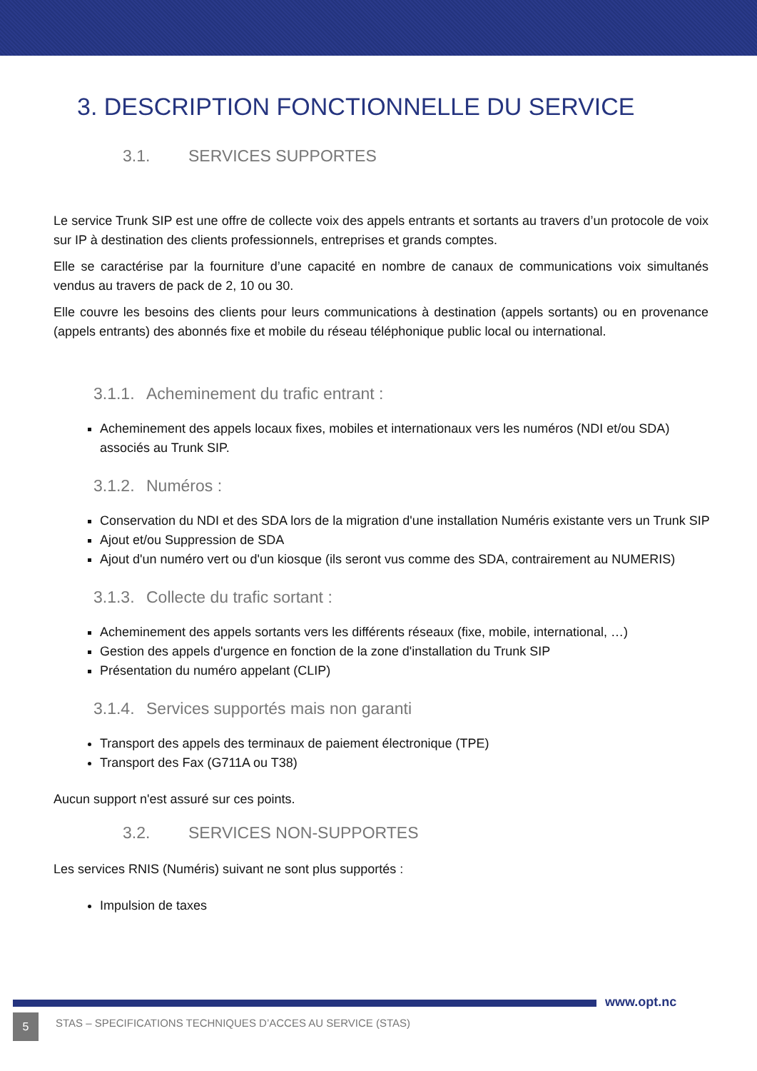3. DESCRIPTION FONCTIONNELLE DU SERVICE
3.1. SERVICES SUPPORTES
Le service Trunk SIP est une offre de collecte voix des appels entrants et sortants au travers d’un protocole de voix sur IP à destination des clients professionnels, entreprises et grands comptes.
Elle se caractérise par la fourniture d’une capacité en nombre de canaux de communications voix simultanés vendus au travers de pack de 2, 10 ou 30.
Elle couvre les besoins des clients pour leurs communications à destination (appels sortants) ou en provenance (appels entrants) des abonnés fixe et mobile du réseau téléphonique public local ou international.
3.1.1. Acheminement du trafic entrant :
Acheminement des appels locaux fixes, mobiles et internationaux vers les numéros (NDI et/ou SDA) associés au Trunk SIP.
3.1.2. Numéros :
Conservation du NDI et des SDA lors de la migration d'une installation Numéris existante vers un Trunk SIP
Ajout et/ou Suppression de SDA
Ajout d'un numéro vert ou d'un kiosque (ils seront vus comme des SDA, contrairement au NUMERIS)
3.1.3. Collecte du trafic sortant :
Acheminement des appels sortants vers les différents réseaux (fixe, mobile, international, …)
Gestion des appels d'urgence en fonction de la zone d'installation du Trunk SIP
Présentation du numéro appelant (CLIP)
3.1.4. Services supportés mais non garanti
Transport des appels des terminaux de paiement électronique (TPE)
Transport des Fax (G711A ou T38)
Aucun support n'est assuré sur ces points.
3.2. SERVICES NON-SUPPORTES
Les services RNIS (Numéris) suivant ne sont plus supportés :
Impulsion de taxes
www.opt.nc
5 STAS – SPECIFICATIONS TECHNIQUES D’ACCES AU SERVICE (STAS)